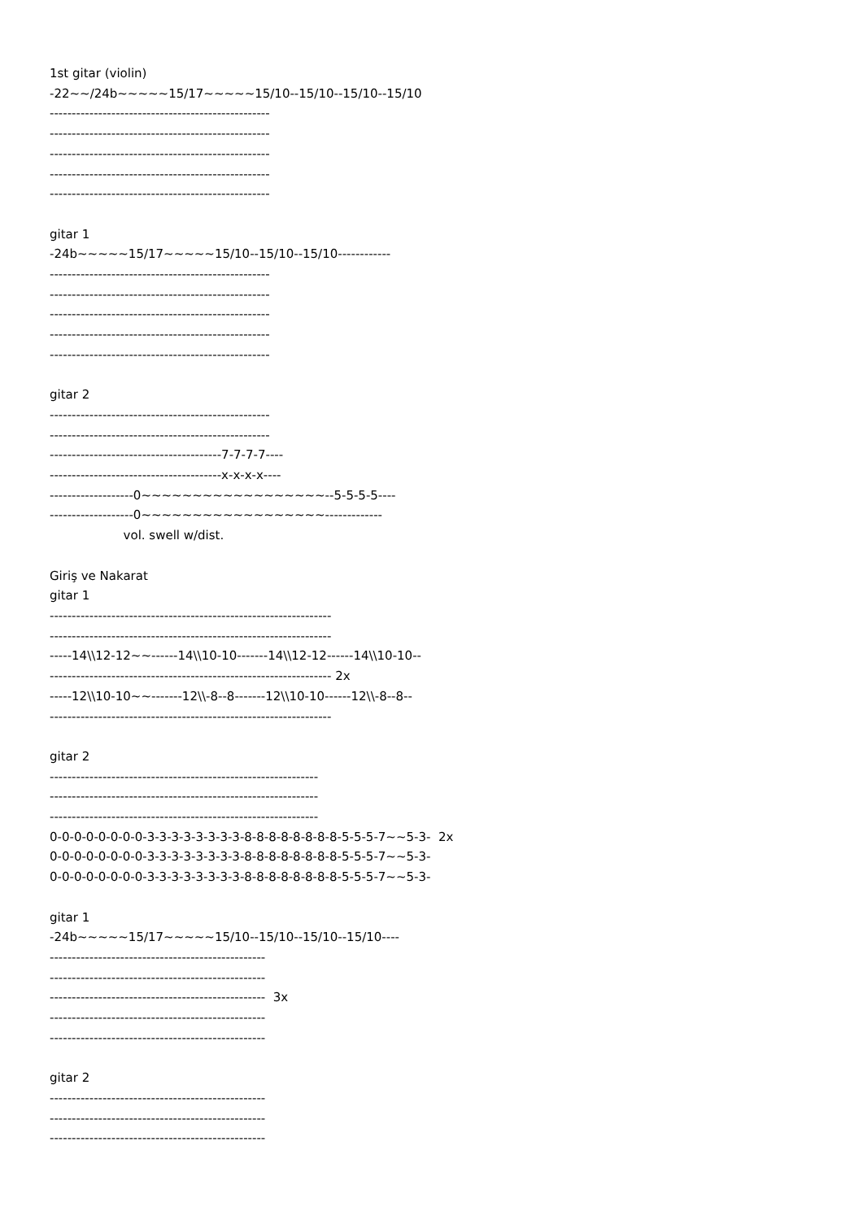1st gitar (violin) -22~~/24b~~~~~15/17~~~~~15/10--15/10--15/10--15/10 -------------------------------------------------- -------------------------------------------------- -------------------------------------------------- -------------------------------------------------- -------------------------------------------------- gitar 1 -24b~~~~~15/17~~~~~15/10--15/10--15/10------------ -------------------------------------------------- -------------------------------------------------- -------------------------------------------------- -------------------------------------------------- -------------------------------------------------- gitar 2 -------------------------------------------------- -------------------------------------------------- ---------------------------------------7-7-7-7---- ---------------------------------------x-x-x-x---- -------------------0~~~~~~~~~~~~~~~~~~--5-5-5-5---- -------------------0~~~~~~~~~~~~~~~~~~------------- vol. swell w/dist. Giriş ve Nakarat gitar 1 ---------------------------------------------------------------- ---------------------------------------------------------------- -----14\\12-12~~------14\\10-10-------14\\12-12------14\\10-10-- ---------------------------------------------------------------- 2x -----12\\10-10~~-------12\\-8--8-------12\\10-10------12\\-8--8-- ---------------------------------------------------------------- gitar 2 ------------------------------------------------------------- ------------------------------------------------------------- ------------------------------------------------------------- 0-0-0-0-0-0-0-0-3-3-3-3-3-3-3-3-8-8-8-8-8-8-8-8-5-5-5-7~~5-3- 2x 0-0-0-0-0-0-0-0-3-3-3-3-3-3-3-3-8-8-8-8-8-8-8-8-5-5-5-7~~5-3- 0-0-0-0-0-0-0-0-3-3-3-3-3-3-3-3-8-8-8-8-8-8-8-8-5-5-5-7~~5-3- gitar 1 -24b~~~~~15/17~~~~~15/10--15/10--15/10--15/10---- ------------------------------------------------- ------------------------------------------------- ------------------------------------------------- 3x ------------------------------------------------- ------------------------------------------------- gitar 2 ------------------------------------------------- ------------------------------------------------- -------------------------------------------------